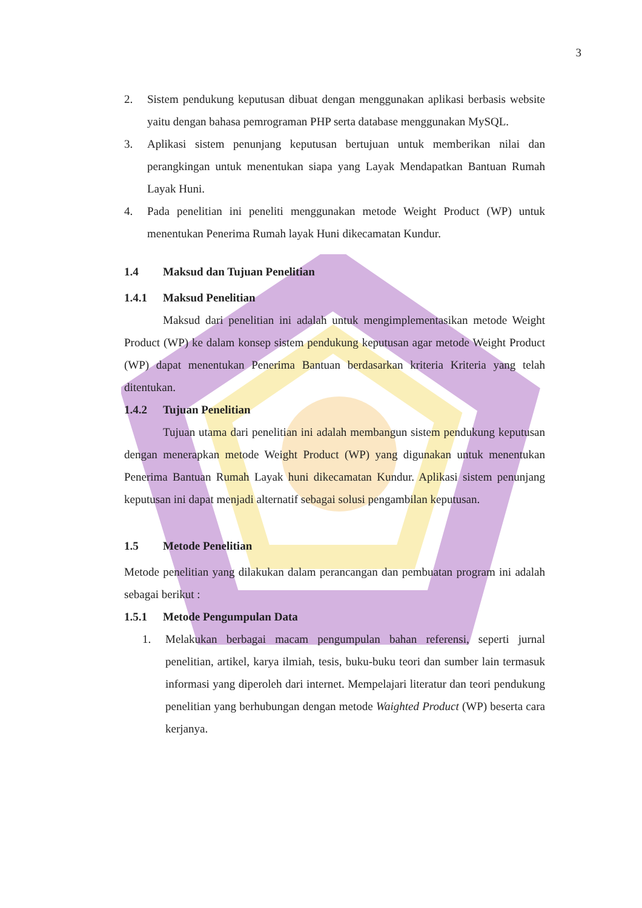3
2. Sistem pendukung keputusan dibuat dengan menggunakan aplikasi berbasis website yaitu dengan bahasa pemrograman PHP serta database menggunakan MySQL.
3. Aplikasi sistem penunjang keputusan bertujuan untuk memberikan nilai dan perangkingan untuk menentukan siapa yang Layak Mendapatkan Bantuan Rumah Layak Huni.
4. Pada penelitian ini peneliti menggunakan metode Weight Product (WP) untuk menentukan Penerima Rumah layak Huni dikecamatan Kundur.
1.4 Maksud dan Tujuan Penelitian
1.4.1 Maksud Penelitian
Maksud dari penelitian ini adalah untuk mengimplementasikan metode Weight Product (WP) ke dalam konsep sistem pendukung keputusan agar metode Weight Product (WP) dapat menentukan Penerima Bantuan berdasarkan kriteria Kriteria yang telah ditentukan.
1.4.2 Tujuan Penelitian
Tujuan utama dari penelitian ini adalah membangun sistem pendukung keputusan dengan menerapkan metode Weight Product (WP) yang digunakan untuk menentukan Penerima Bantuan Rumah Layak huni dikecamatan Kundur. Aplikasi sistem penunjang keputusan ini dapat menjadi alternatif sebagai solusi pengambilan keputusan.
1.5 Metode Penelitian
Metode penelitian yang dilakukan dalam perancangan dan pembuatan program ini adalah sebagai berikut :
1.5.1 Metode Pengumpulan Data
1. Melakukan berbagai macam pengumpulan bahan referensi, seperti jurnal penelitian, artikel, karya ilmiah, tesis, buku-buku teori dan sumber lain termasuk informasi yang diperoleh dari internet. Mempelajari literatur dan teori pendukung penelitian yang berhubungan dengan metode Waighted Product (WP) beserta cara kerjanya.